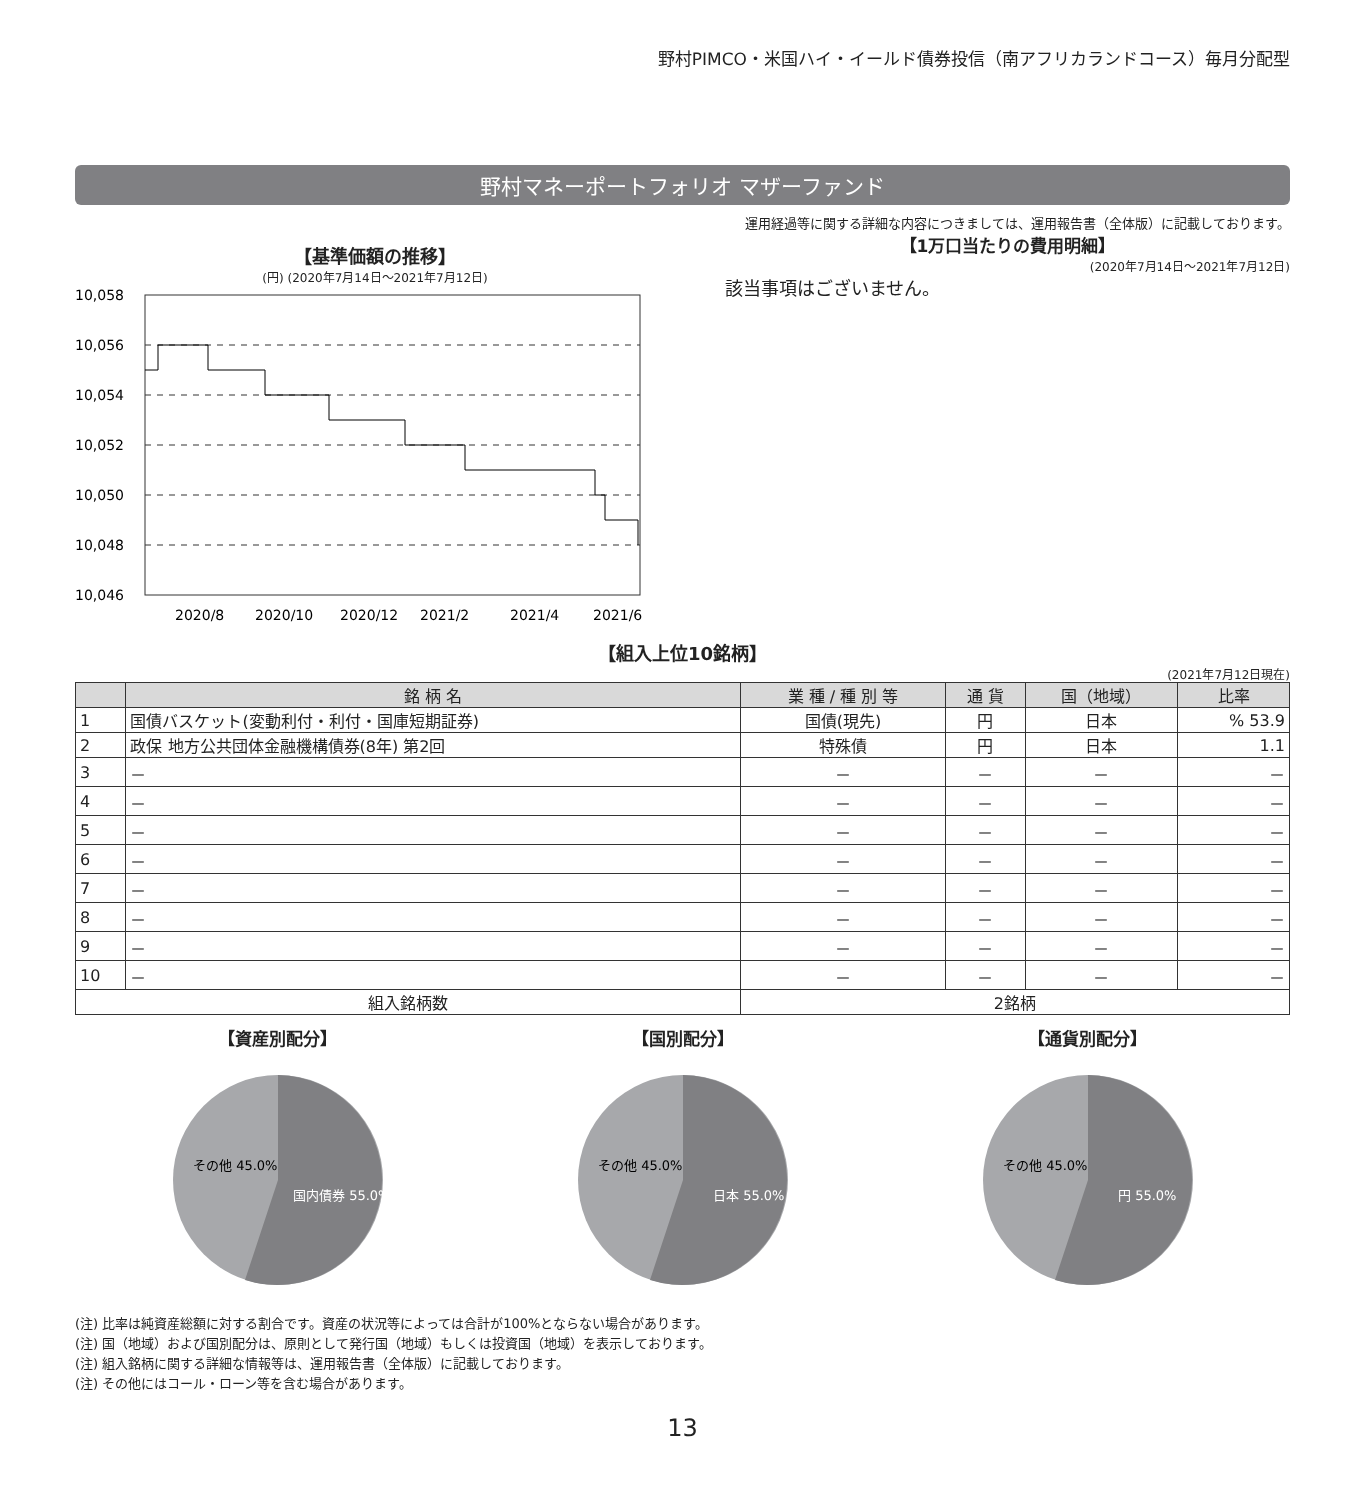野村PIMCO・米国ハイ・イールド債券投信（南アフリカランドコース）毎月分配型
野村マネーポートフォリオ マザーファンド
運用経過等に関する詳細な内容につきましては、運用報告書（全体版）に記載しております。
【基準価額の推移】
(円) (2020年7月14日～2021年7月12日)
10,058
10,056
10,054
10,052
10,050
10,048
10,046
2020/8
2020/10
2020/12
2021/2
2021/4
2021/6
【1万口当たりの費用明細】
(2020年7月14日～2021年7月12日)
該当事項はございません。
【組入上位10銘柄】
(2021年7月12日現在)
| | 銘 柄 名 | 業 種 / 種 別 等 | 通 貨 | 国（地域） | 比率 |
| --- | --- | --- | --- | --- | --- |
| 1 | 国債バスケット(変動利付・利付・国庫短期証券) | 国債(現先) | 円 | 日本 | % 53.9 |
| 2 | 政保 地方公共団体金融機構債券(8年) 第2回 | 特殊債 | 円 | 日本 | 1.1 |
| 3 | － | － | － | － | － |
| 4 | － | － | － | － | － |
| 5 | － | － | － | － | － |
| 6 | － | － | － | － | － |
| 7 | － | － | － | － | － |
| 8 | － | － | － | － | － |
| 9 | － | － | － | － | － |
| 10 | － | － | － | － | － |
| 組入銘柄数 | | 2銘柄 | | | |
【資産別配分】
その他 45.0%
国内債券 55.0%
【国別配分】
その他 45.0%
日本 55.0%
【通貨別配分】
その他 45.0%
円 55.0%
(注) 比率は純資産総額に対する割合です。資産の状況等によっては合計が100%とならない場合があります。
(注) 国（地域）および国別配分は、原則として発行国（地域）もしくは投資国（地域）を表示しております。
(注) 組入銘柄に関する詳細な情報等は、運用報告書（全体版）に記載しております。
(注) その他にはコール・ローン等を含む場合があります。
13